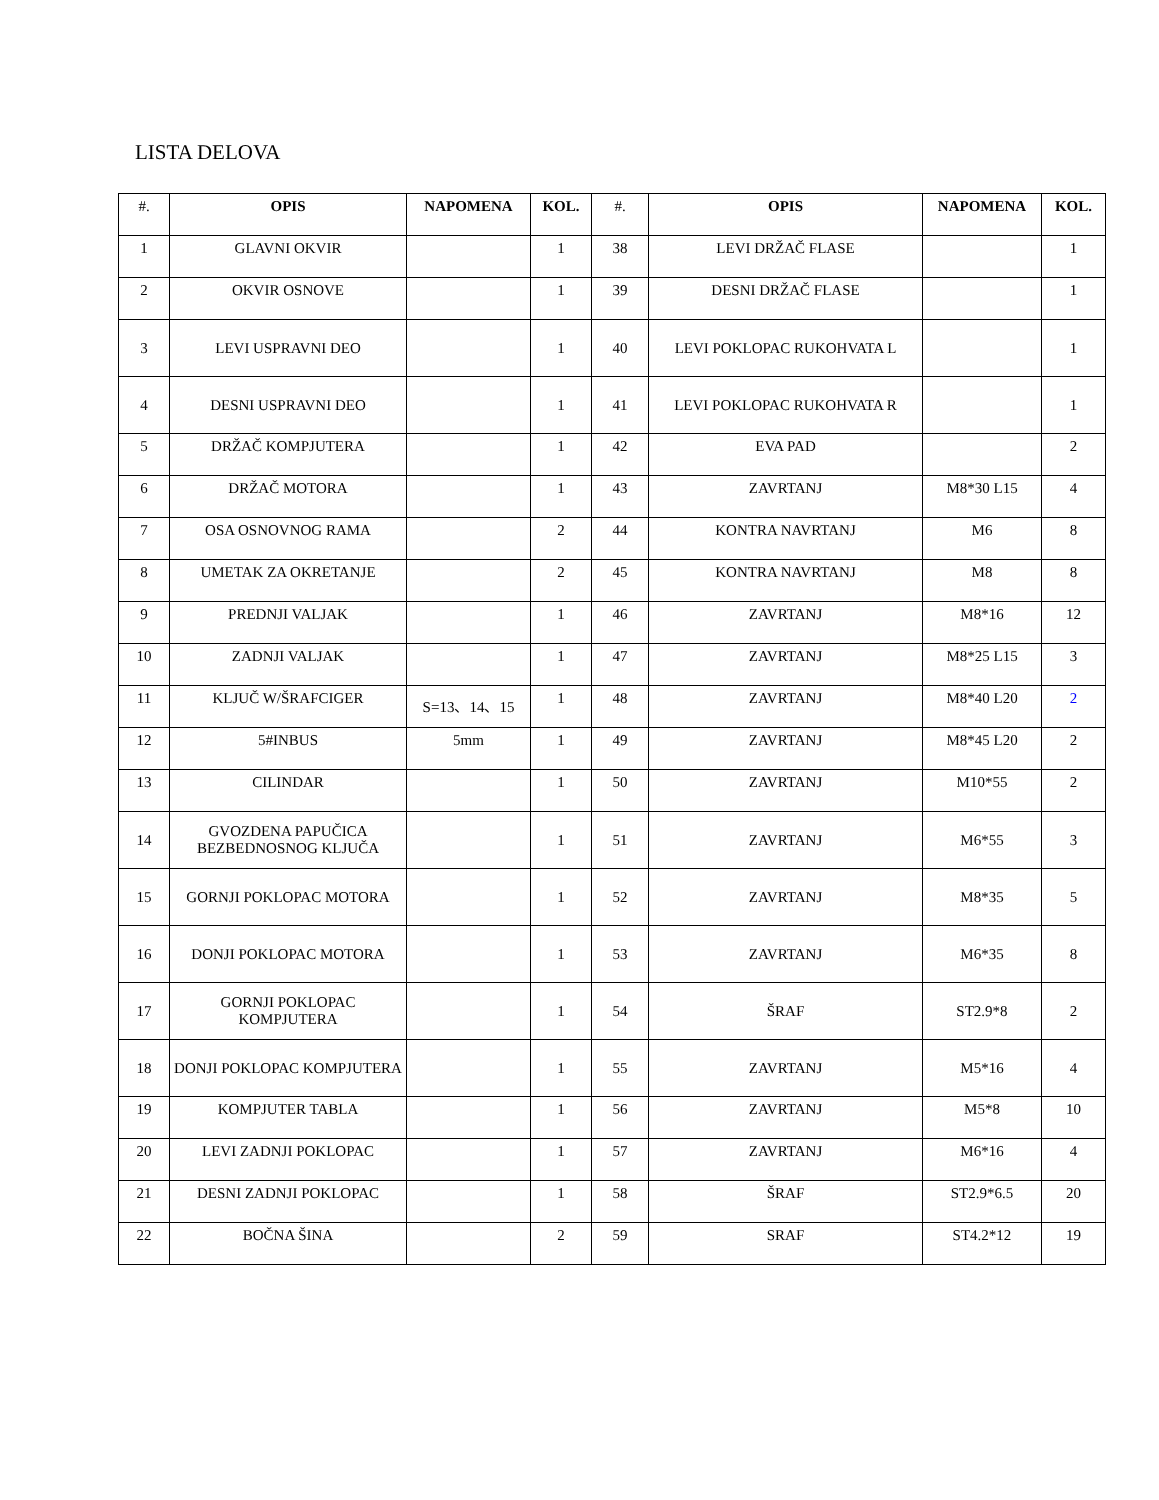LISTA DELOVA
| #. | OPIS | NAPOMENA | KOL. | #. | OPIS | NAPOMENA | KOL. |
| --- | --- | --- | --- | --- | --- | --- | --- |
| 1 | GLAVNI OKVIR | | 1 | 38 | LEVI DRŽAČ FLASE | | 1 |
| 2 | OKVIR OSNOVE | | 1 | 39 | DESNI DRŽAČ FLASE | | 1 |
| 3 | LEVI USPRAVNI DEO | | 1 | 40 | LEVI POKLOPAC RUKOHVATA L | | 1 |
| 4 | DESNI USPRAVNI DEO | | 1 | 41 | LEVI POKLOPAC RUKOHVATA R | | 1 |
| 5 | DRŽAČ KOMPJUTERA | | 1 | 42 | EVA PAD | | 2 |
| 6 | DRŽAČ MOTORA | | 1 | 43 | ZAVRTANJ | M8*30 L15 | 4 |
| 7 | OSA OSNOVNOG RAMA | | 2 | 44 | KONTRA NAVRTANJ | M6 | 8 |
| 8 | UMETAK ZA OKRETANJE | | 2 | 45 | KONTRA NAVRTANJ | M8 | 8 |
| 9 | PREDNJI VALJAK | | 1 | 46 | ZAVRTANJ | M8*16 | 12 |
| 10 | ZADNJI VALJAK | | 1 | 47 | ZAVRTANJ | M8*25 L15 | 3 |
| 11 | KLJUČ W/ŠRAFCIGER | S=13、14、15 | 1 | 48 | ZAVRTANJ | M8*40 L20 | 2 |
| 12 | 5#INBUS | 5mm | 1 | 49 | ZAVRTANJ | M8*45 L20 | 2 |
| 13 | CILINDAR | | 1 | 50 | ZAVRTANJ | M10*55 | 2 |
| 14 | GVOZDENA PAPUČICA BEZBEDNOSNOG KLJUČA | | 1 | 51 | ZAVRTANJ | M6*55 | 3 |
| 15 | GORNJI POKLOPAC MOTORA | | 1 | 52 | ZAVRTANJ | M8*35 | 5 |
| 16 | DONJI POKLOPAC MOTORA | | 1 | 53 | ZAVRTANJ | M6*35 | 8 |
| 17 | GORNJI POKLOPAC KOMPJUTERA | | 1 | 54 | ŠRAF | ST2.9*8 | 2 |
| 18 | DONJI POKLOPAC KOMPJUTERA | | 1 | 55 | ZAVRTANJ | M5*16 | 4 |
| 19 | KOMPJUTER TABLA | | 1 | 56 | ZAVRTANJ | M5*8 | 10 |
| 20 | LEVI ZADNJI POKLOPAC | | 1 | 57 | ZAVRTANJ | M6*16 | 4 |
| 21 | DESNI ZADNJI POKLOPAC | | 1 | 58 | ŠRAF | ST2.9*6.5 | 20 |
| 22 | BOČNA ŠINA | | 2 | 59 | SRAF | ST4.2*12 | 19 |